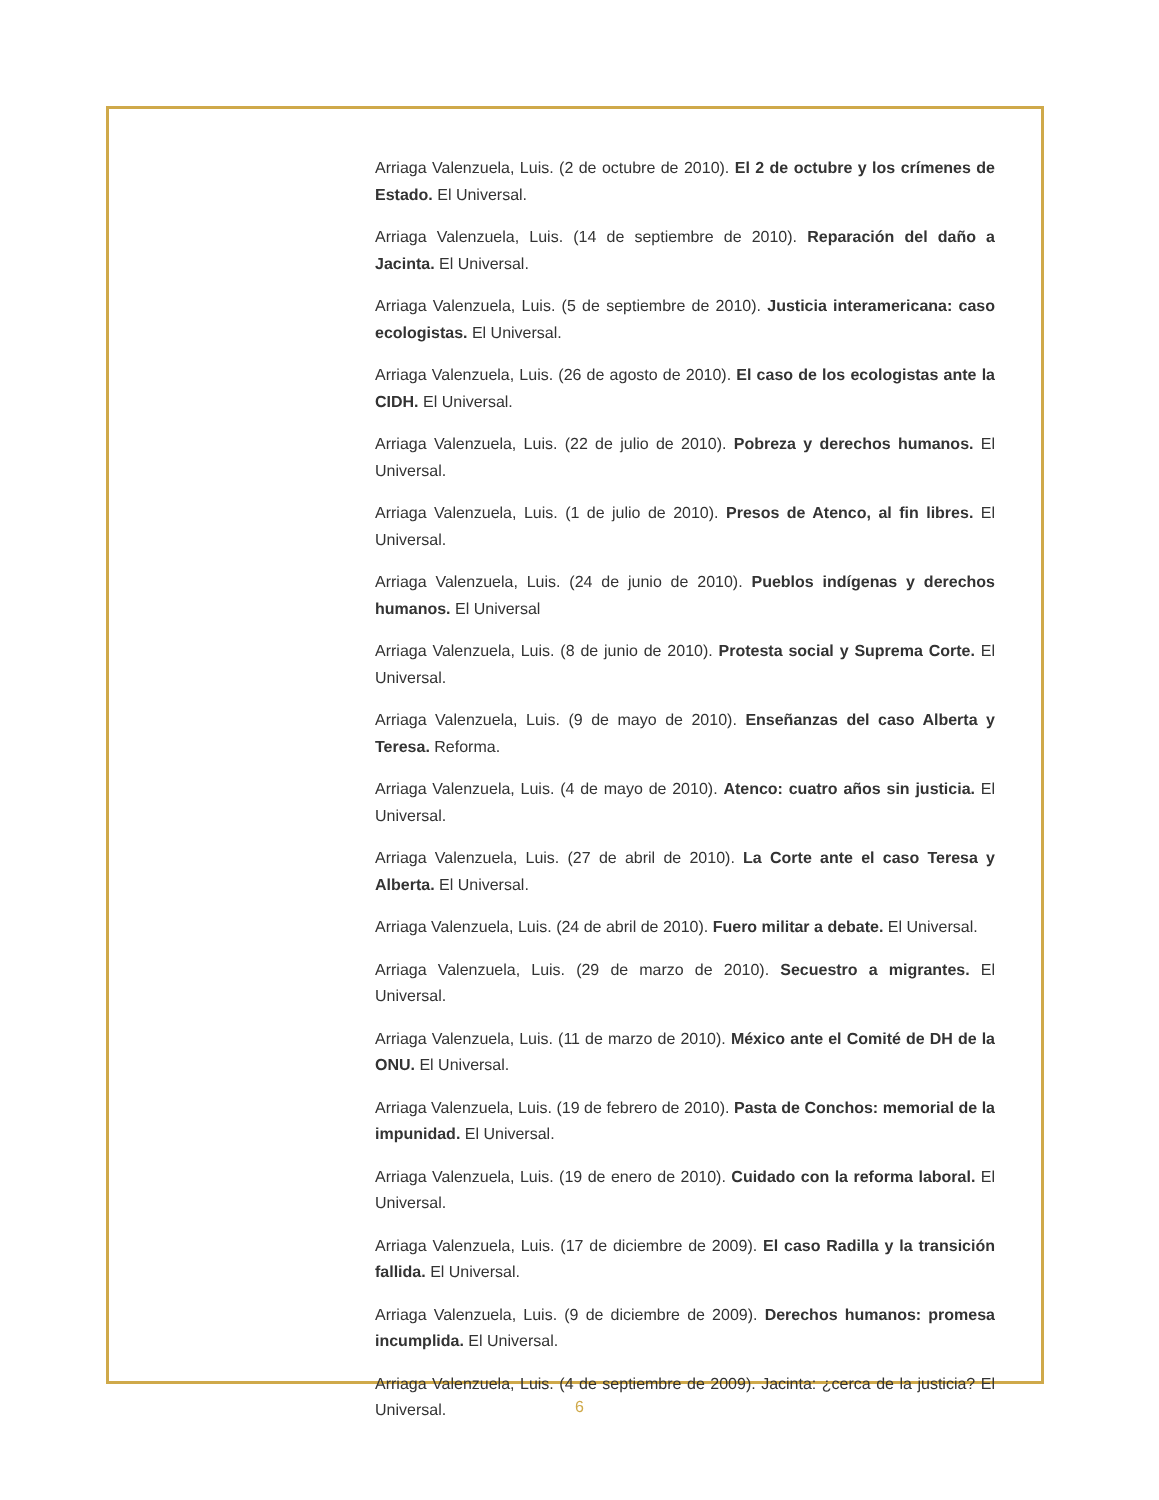Arriaga Valenzuela, Luis. (2 de octubre de 2010). El 2 de octubre y los crímenes de Estado. El Universal.
Arriaga Valenzuela, Luis. (14 de septiembre de 2010). Reparación del daño a Jacinta. El Universal.
Arriaga Valenzuela, Luis. (5 de septiembre de 2010). Justicia interamericana: caso ecologistas. El Universal.
Arriaga Valenzuela, Luis. (26 de agosto de 2010). El caso de los ecologistas ante la CIDH. El Universal.
Arriaga Valenzuela, Luis. (22 de julio de 2010). Pobreza y derechos humanos. El Universal.
Arriaga Valenzuela, Luis. (1 de julio de 2010). Presos de Atenco, al fin libres. El Universal.
Arriaga Valenzuela, Luis. (24 de junio de 2010). Pueblos indígenas y derechos humanos. El Universal
Arriaga Valenzuela, Luis. (8 de junio de 2010). Protesta social y Suprema Corte. El Universal.
Arriaga Valenzuela, Luis. (9 de mayo de 2010). Enseñanzas del caso Alberta y Teresa. Reforma.
Arriaga Valenzuela, Luis. (4 de mayo de 2010). Atenco: cuatro años sin justicia. El Universal.
Arriaga Valenzuela, Luis. (27 de abril de 2010). La Corte ante el caso Teresa y Alberta. El Universal.
Arriaga Valenzuela, Luis. (24 de abril de 2010). Fuero militar a debate. El Universal.
Arriaga Valenzuela, Luis. (29 de marzo de 2010). Secuestro a migrantes. El Universal.
Arriaga Valenzuela, Luis. (11 de marzo de 2010). México ante el Comité de DH de la ONU. El Universal.
Arriaga Valenzuela, Luis. (19 de febrero de 2010). Pasta de Conchos: memorial de la impunidad. El Universal.
Arriaga Valenzuela, Luis. (19 de enero de 2010). Cuidado con la reforma laboral. El Universal.
Arriaga Valenzuela, Luis. (17 de diciembre de 2009). El caso Radilla y la transición fallida. El Universal.
Arriaga Valenzuela, Luis. (9 de diciembre de 2009). Derechos humanos: promesa incumplida. El Universal.
Arriaga Valenzuela, Luis. (4 de septiembre de 2009). Jacinta: ¿cerca de la justicia? El Universal.
6